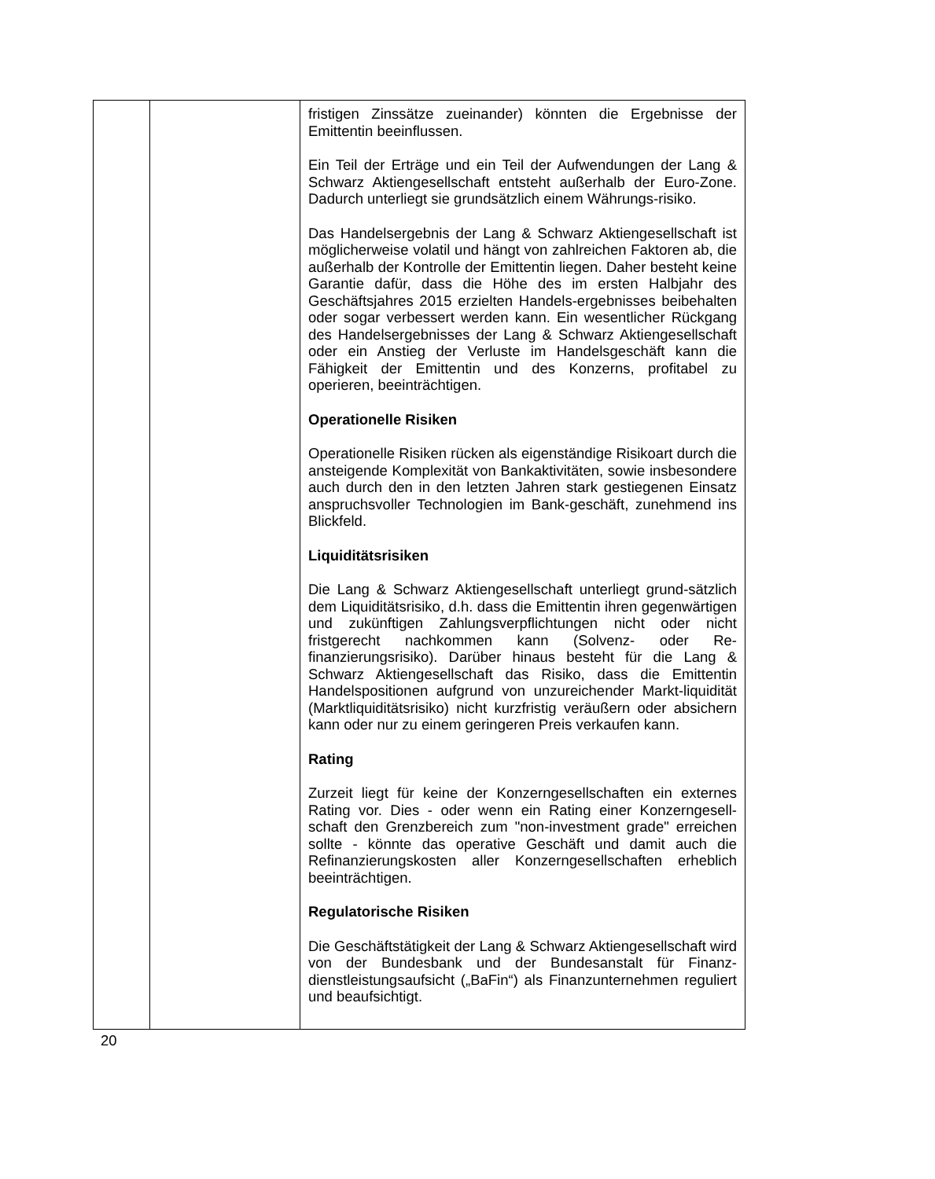| | | fristigen Zinssätze zueinander) könnten die Ergebnisse der Emittentin beeinflussen. Ein Teil der Erträge und ein Teil der Aufwendungen der Lang & Schwarz Aktiengesellschaft entsteht außerhalb der Euro-Zone. Dadurch unterliegt sie grundsätzlich einem Währungs-risiko. Das Handelsergebnis der Lang & Schwarz Aktiengesellschaft ist möglicherweise volatil und hängt von zahlreichen Faktoren ab, die außerhalb der Kontrolle der Emittentin liegen. Daher besteht keine Garantie dafür, dass die Höhe des im ersten Halbjahr des Geschäftsjahres 2015 erzielten Handels-ergebnisses beibehalten oder sogar verbessert werden kann. Ein wesentlicher Rückgang des Handelsergebnisses der Lang & Schwarz Aktiengesellschaft oder ein Anstieg der Verluste im Handelsgeschäft kann die Fähigkeit der Emittentin und des Konzerns, profitabel zu operieren, beeinträchtigen. Operationelle Risiken Operationelle Risiken rücken als eigenständige Risikoart durch die ansteigende Komplexität von Bankaktivitäten, sowie insbesondere auch durch den in den letzten Jahren stark gestiegenen Einsatz anspruchsvoller Technologien im Bank-geschäft, zunehmend ins Blickfeld. Liquiditätsrisiken Die Lang & Schwarz Aktiengesellschaft unterliegt grund-sätzlich dem Liquiditätsrisiko, d.h. dass die Emittentin ihren gegenwärtigen und zukünftigen Zahlungsverpflichtungen nicht oder nicht fristgerecht nachkommen kann (Solvenz- oder Re-finanzierungsrisiko). Darüber hinaus besteht für die Lang & Schwarz Aktiengesellschaft das Risiko, dass die Emittentin Handelspositionen aufgrund von unzureichender Markt-liquidität (Marktliquiditätsrisiko) nicht kurzfristig veräußern oder absichern kann oder nur zu einem geringeren Preis verkaufen kann. Rating Zurzeit liegt für keine der Konzerngesellschaften ein externes Rating vor. Dies - oder wenn ein Rating einer Konzerngesell-schaft den Grenzbereich zum "non-investment grade" erreichen sollte - könnte das operative Geschäft und damit auch die Refinanzierungskosten aller Konzerngesellschaften erheblich beeinträchtigen. Regulatorische Risiken Die Geschäftstätigkeit der Lang & Schwarz Aktiengesellschaft wird von der Bundesbank und der Bundesanstalt für Finanz-dienstleistungsaufsicht („BaFin“) als Finanzunternehmen reguliert und beaufsichtigt. |
20